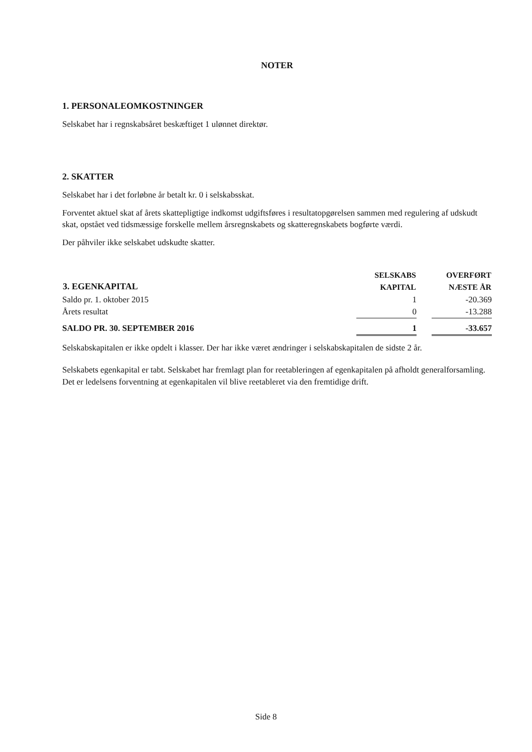NOTER
1. PERSONALEOMKOSTNINGER
Selskabet har i regnskabsåret beskæftiget 1 ulønnet direktør.
2. SKATTER
Selskabet har i det forløbne år betalt kr. 0 i selskabsskat.
Forventet aktuel skat af årets skattepligtige indkomst udgiftsføres i resultatopgørelsen sammen med regulering af udskudt skat, opstået ved tidsmæssige forskelle mellem årsregnskabets og skatteregnskabets bogførte værdi.
Der påhviler ikke selskabet udskudte skatter.
| 3. EGENKAPITAL | SELSKABS KAPITAL | | OVERFØRT NÆSTE ÅR |
| --- | --- | --- | --- |
| Saldo pr. 1. oktober 2015 | 1 | | -20.369 |
| Årets resultat | 0 | | -13.288 |
| SALDO PR. 30. SEPTEMBER 2016 | 1 | | -33.657 |
Selskabskapitalen er ikke opdelt i klasser. Der har ikke været ændringer i selskabskapitalen de sidste 2 år.
Selskabets egenkapital er tabt. Selskabet har fremlagt plan for reetableringen af egenkapitalen på afholdt generalforsamling. Det er ledelsens forventning at egenkapitalen vil blive reetableret via den fremtidige drift.
Side 8